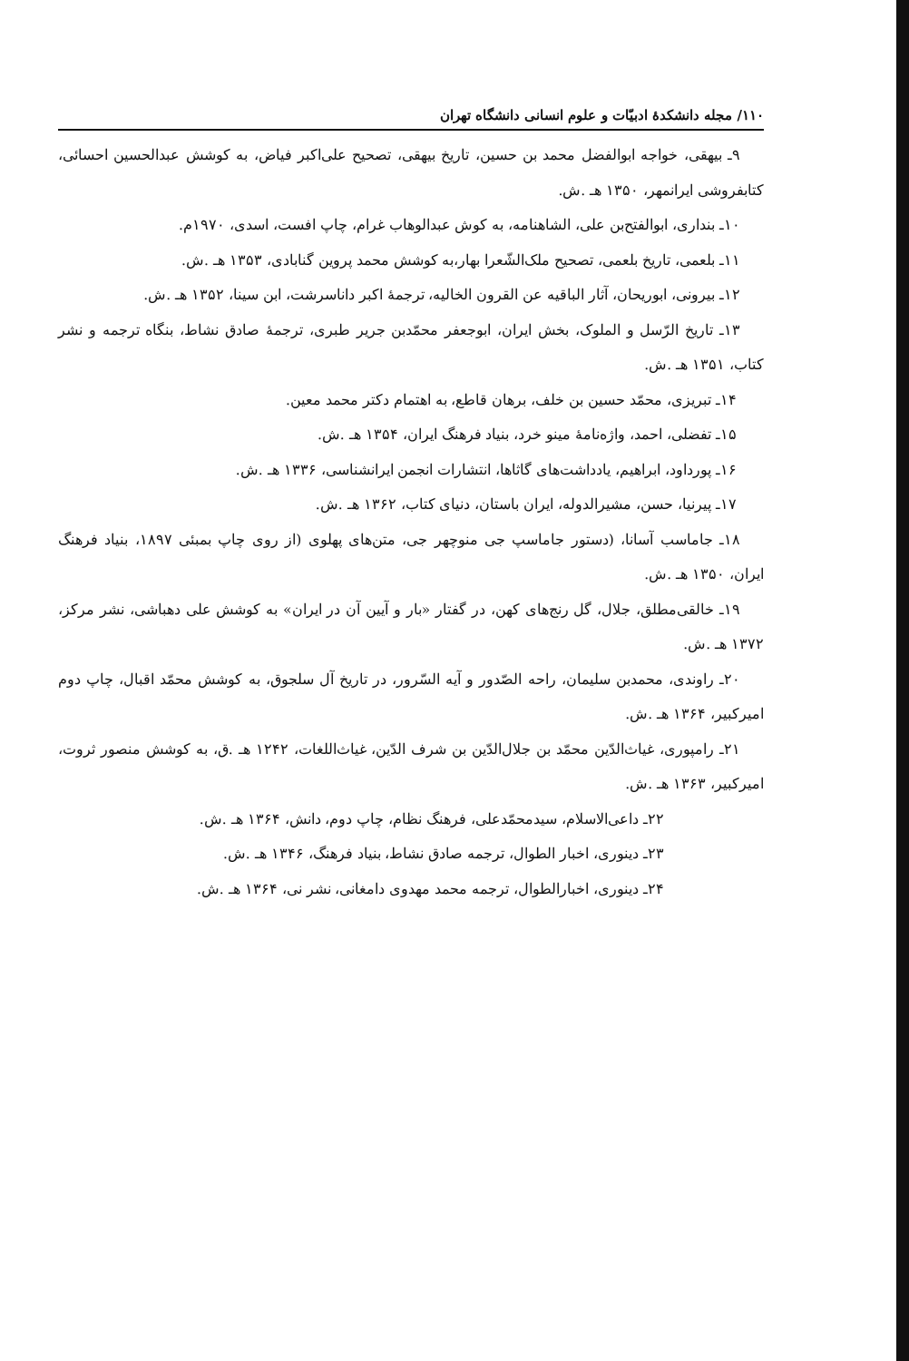۱۱۰/ مجله دانشکدهٔ ادبیّات و علوم انسانی دانشگاه تهران
۹ـ بیهقی، خواجه ابوالفضل محمد بن حسین، تاریخ بیهقی، تصحیح علی‌اکبر فیاض، به کوشش عبدالحسین احسائی، کتابفروشی ایرانمهر، ۱۳۵۰ هـ .ش.
۱۰ـ بنداری، ابوالفتح‌بن علی، الشاهنامه، به کوش عبدالوهاب غرام، چاپ افست، اسدی، ۱۹۷۰م.
۱۱ـ بلعمی، تاریخ بلعمی، تصحیح ملک‌الشّعرا بهار،به کوشش محمد پروین گنابادی، ۱۳۵۳ هـ .ش.
۱۲ـ بیرونی، ابوریحان، آثار الباقیه عن القرون الخالیه، ترجمهٔ اکبر داناسرشت، ابن سینا، ۱۳۵۲ هـ .ش.
۱۳ـ تاریخ الرّسل و الملوک، بخش ایران، ابوجعفر محمّدبن جریر طبری، ترجمهٔ صادق نشاط، بنگاه ترجمه و نشر کتاب، ۱۳۵۱ هـ .ش.
۱۴ـ تبریزی، محمّد حسین بن خلف، برهان قاطع، به اهتمام دکتر محمد معین.
۱۵ـ تفضلی، احمد، واژه‌نامهٔ مینو خرد، بنیاد فرهنگ ایران، ۱۳۵۴ هـ .ش.
۱۶ـ پورداود، ابراهیم، یادداشت‌های گاثاها، انتشارات انجمن ایرانشناسی، ۱۳۳۶ هـ .ش.
۱۷ـ پیرنیا، حسن، مشیرالدوله، ایران باستان، دنیای کتاب، ۱۳۶۲ هـ .ش.
۱۸ـ جاماسب آسانا، (دستور جاماسپ جی منوچهر جی، متن‌های پهلوی (از روی چاپ بمبئی ۱۸۹۷، بنیاد فرهنگ ایران، ۱۳۵۰ هـ .ش.
۱۹ـ خالقی‌مطلق، جلال، گل رنج‌های کهن، در گفتار «بار و آیین آن در ایران» به کوشش علی دهباشی، نشر مرکز، ۱۳۷۲ هـ .ش.
۲۰ـ راوندی، محمدبن سلیمان، راحه الصّدور و آیه السّرور، در تاریخ آل سلجوق، به کوشش محمّد اقبال، چاپ دوم امیرکبیر، ۱۳۶۴ هـ .ش.
۲۱ـ رامپوری، غیاث‌الدّین محمّد بن جلال‌الدّین بن شرف الدّین، غیاث‌اللغات، ۱۲۴۲ هـ .ق، به کوشش منصور ثروت، امیرکبیر، ۱۳۶۳ هـ .ش.
۲۲ـ داعی‌الاسلام، سیدمحمّدعلی، فرهنگ نظام، چاپ دوم، دانش، ۱۳۶۴ هـ .ش.
۲۳ـ دینوری، اخبار الطوال، ترجمه صادق نشاط، بنیاد فرهنگ، ۱۳۴۶ هـ .ش.
۲۴ـ دینوری، اخبارالطوال، ترجمه محمد مهدوی دامغانی، نشر نی، ۱۳۶۴ هـ .ش.